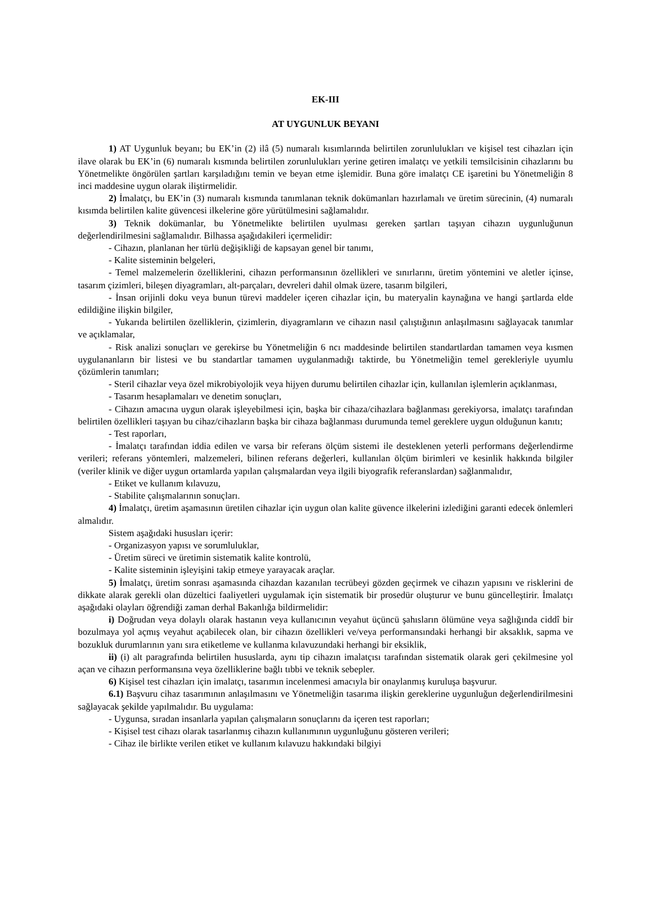EK-III
AT UYGUNLUK BEYANI
1) AT Uygunluk beyanı; bu EK’in (2) ilâ (5) numaralı kısımlarında belirtilen zorunlulukları ve kişisel test cihazları için ilave olarak bu EK’in (6) numaralı kısmında belirtilen zorunlulukları yerine getiren imalatçı ve yetkili temsilcisinin cihazlarını bu Yönetmelikte öngörülen şartları karşıladığını temin ve beyan etme işlemidir. Buna göre imalatçı CE işaretini bu Yönetmeliğin 8 inci maddesine uygun olarak iliştirmelidir.
2) İmalatçı, bu EK’in (3) numaralı kısmında tanımlanan teknik dokümanları hazırlamalı ve üretim sürecinin, (4) numaralı kısımda belirtilen kalite güvencesi ilkelerine göre yürütülmesini sağlamalıdır.
3) Teknik dokümanlar, bu Yönetmelikte belirtilen uyulması gereken şartları taşıyan cihazın uygunluğunun değerlendirilmesini sağlamalıdır. Bilhassa aşağıdakileri içermelidir:
- Cihazın, planlanan her türlü değişikliği de kapsayan genel bir tanımı,
- Kalite sisteminin belgeleri,
- Temel malzemelerin özelliklerini, cihazın performansının özellikleri ve sınırlarını, üretim yöntemini ve aletler içinse, tasarım çizimleri, bileşen diyagramları, alt-parçaları, devreleri dahil olmak üzere, tasarım bilgileri,
- İnsan orijinli doku veya bunun türevi maddeler içeren cihazlar için, bu materyalin kaynağına ve hangi şartlarda elde edildiğine ilişkin bilgiler,
- Yukarıda belirtilen özelliklerin, çizimlerin, diyagramların ve cihazın nasıl çalıştığının anlaşılmasını sağlayacak tanımlar ve açıklamalar,
- Risk analizi sonuçları ve gerekirse bu Yönetmeliğin 6 ncı maddesinde belirtilen standartlardan tamamen veya kısmen uygulananların bir listesi ve bu standartlar tamamen uygulanmadığı taktirde, bu Yönetmeliğin temel gerekleriyle uyumlu çözümlerin tanımları;
- Steril cihazlar veya özel mikrobiyolojik veya hijyen durumu belirtilen cihazlar için, kullanılan işlemlerin açıklanması,
- Tasarım hesaplamaları ve denetim sonuçları,
- Cihazın amacına uygun olarak işleyebilmesi için, başka bir cihaza/cihazlara bağlanması gerekiyorsa, imalatçı tarafından belirtilen özellikleri taşıyan bu cihaz/cihazların başka bir cihaza bağlanması durumunda temel gereklere uygun olduğunun kanıtı;
- Test raporları,
- İmalatçı tarafından iddia edilen ve varsa bir referans ölçüm sistemi ile desteklenen yeterli performans değerlendirme verileri; referans yöntemleri, malzemeleri, bilinen referans değerleri, kullanılan ölçüm birimleri ve kesinlik hakkında bilgiler (veriler klinik ve diğer uygun ortamlarda yapılan çalışmalardan veya ilgili biyografik referanslardan) sağlanmalıdır,
- Etiket ve kullanım kılavuzu,
- Stabilite çalışmalarının sonuçları.
4) İmalatçı, üretim aşamasının üretilen cihazlar için uygun olan kalite güvence ilkelerini izlediğini garanti edecek önlemleri almalıdır.
Sistem aşağıdaki hususları içerir:
- Organizasyon yapısı ve sorumluluklar,
- Üretim süreci ve üretimin sistematik kalite kontrolü,
- Kalite sisteminin işleyişini takip etmeye yarayacak araçlar.
5) İmalatçı, üretim sonrası aşamasında cihazdan kazanılan tecrübeyi gözden geçirmek ve cihazın yapısını ve risklerini de dikkate alarak gerekli olan düzeltici faaliyetleri uygulamak için sistematik bir prosedür oluşturur ve bunu güncelleştirir. İmalatçı aşağıdaki olayları öğrendiği zaman derhal Bakanlığa bildirmelidir:
i) Doğrudan veya dolaylı olarak hastanın veya kullanıcının veyahut üçüncü şahısların ölümüne veya sağlığında ciddî bir bozulmaya yol açmış veyahut açabilecek olan, bir cihazın özellikleri ve/veya performansındaki herhangi bir aksaklık, sapma ve bozukluk durumlarının yanı sıra etiketleme ve kullanma kılavuzundaki herhangi bir eksiklik,
ii) (i) alt paragrafında belirtilen hususlarda, aynı tip cihazın imalatçısı tarafından sistematik olarak geri çekilmesine yol açan ve cihazın performansına veya özelliklerine bağlı tıbbi ve teknik sebepler.
6) Kişisel test cihazları için imalatçı, tasarımın incelenmesi amacıyla bir onaylanmış kuruluşa başvurur.
6.1) Başvuru cihaz tasarımının anlaşılmasını ve Yönetmeliğin tasarıma ilişkin gereklerine uygunluğun değerlendirilmesini sağlayacak şekilde yapılmalıdır. Bu uygulama:
- Uygunsa, sıradan insanlarla yapılan çalışmaların sonuçlarını da içeren test raporları;
- Kişisel test cihazı olarak tasarlanmış cihazın kullanımının uygunluğunu gösteren verileri;
- Cihaz ile birlikte verilen etiket ve kullanım kılavuzu hakkındaki bilgiyi